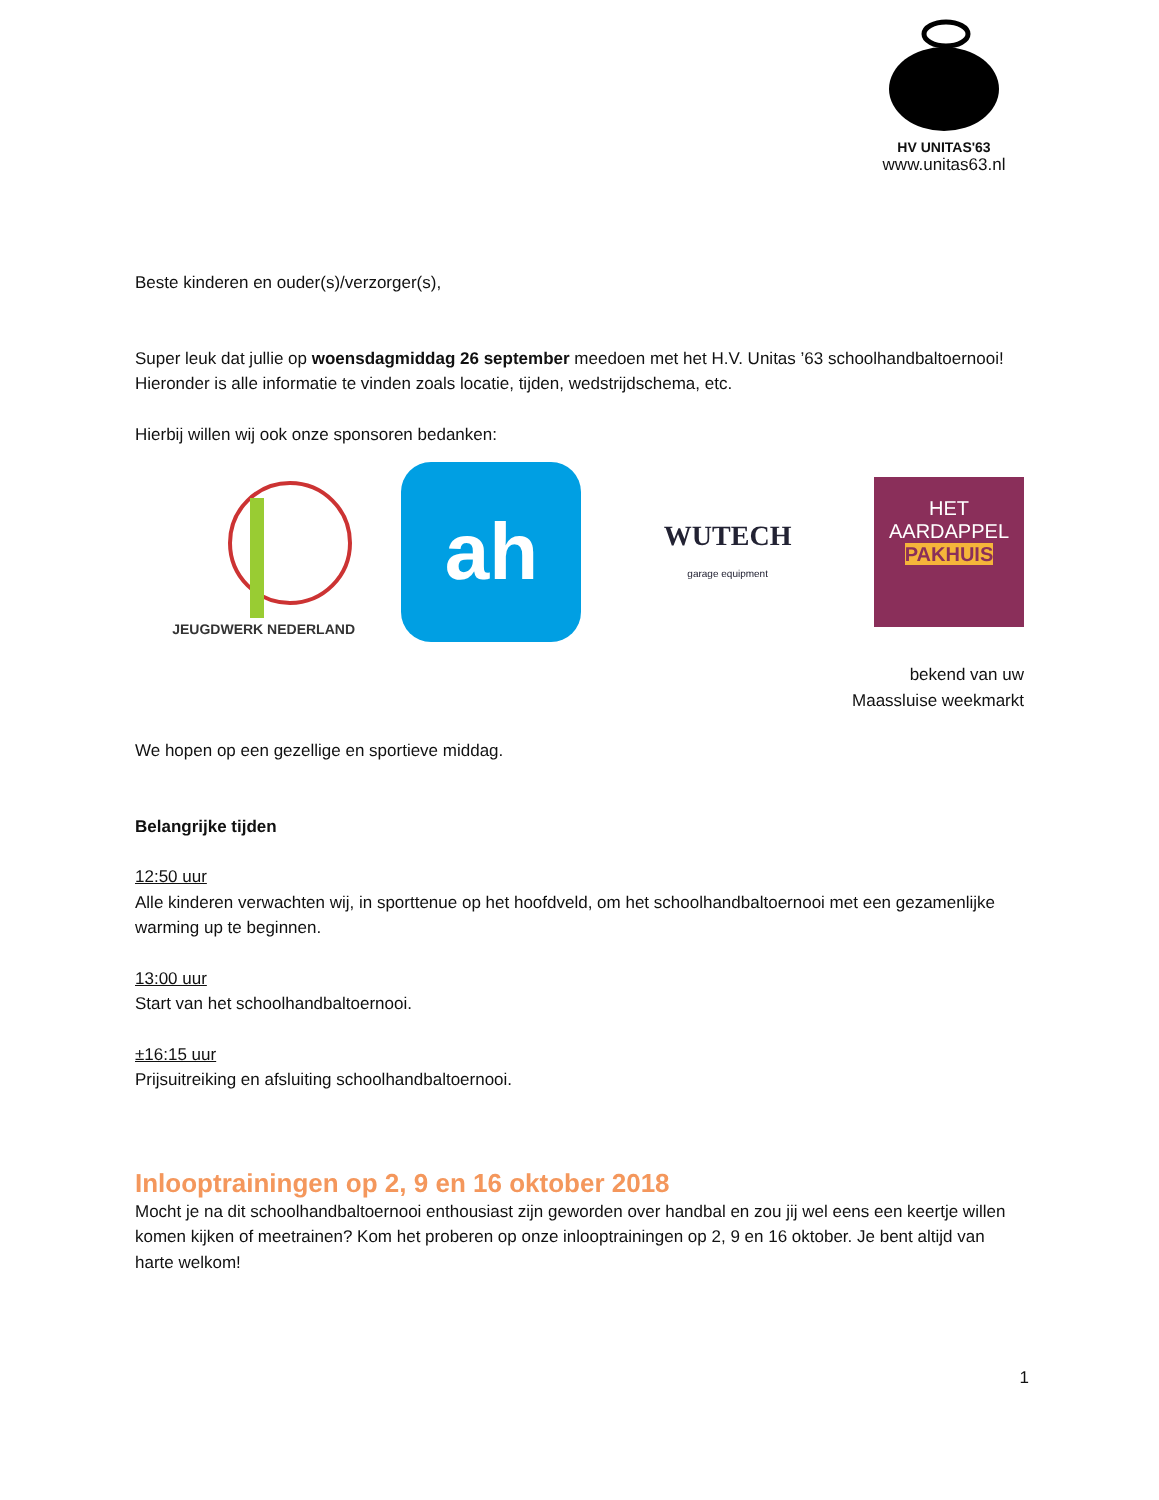HV UNITAS'63
www.unitas63.nl
Beste kinderen en ouder(s)/verzorger(s),
Super leuk dat jullie op woensdagmiddag 26 september meedoen met het H.V. Unitas ’63 schoolhandbaltoernooi!
Hieronder is alle informatie te vinden zoals locatie, tijden, wedstrijdschema, etc.
Hierbij willen wij ook onze sponsoren bedanken:
JEUGDWERK NEDERLAND
ah
WUTECH
garage equipment
HET
AARDAPPEL
PAKHUIS
bekend van uw
Maassluise weekmarkt
We hopen op een gezellige en sportieve middag.
Belangrijke tijden
12:50 uur
Alle kinderen verwachten wij, in sporttenue op het hoofdveld, om het schoolhandbaltoernooi met een gezamenlijke warming up te beginnen.
13:00 uur
Start van het schoolhandbaltoernooi.
±16:15 uur
Prijsuitreiking en afsluiting schoolhandbaltoernooi.
Inlooptrainingen op 2, 9 en 16 oktober 2018
Mocht je na dit schoolhandbaltoernooi enthousiast zijn geworden over handbal en zou jij wel eens een keertje willen komen kijken of meetrainen? Kom het proberen op onze inlooptrainingen op 2, 9 en 16 oktober. Je bent altijd van harte welkom!
1